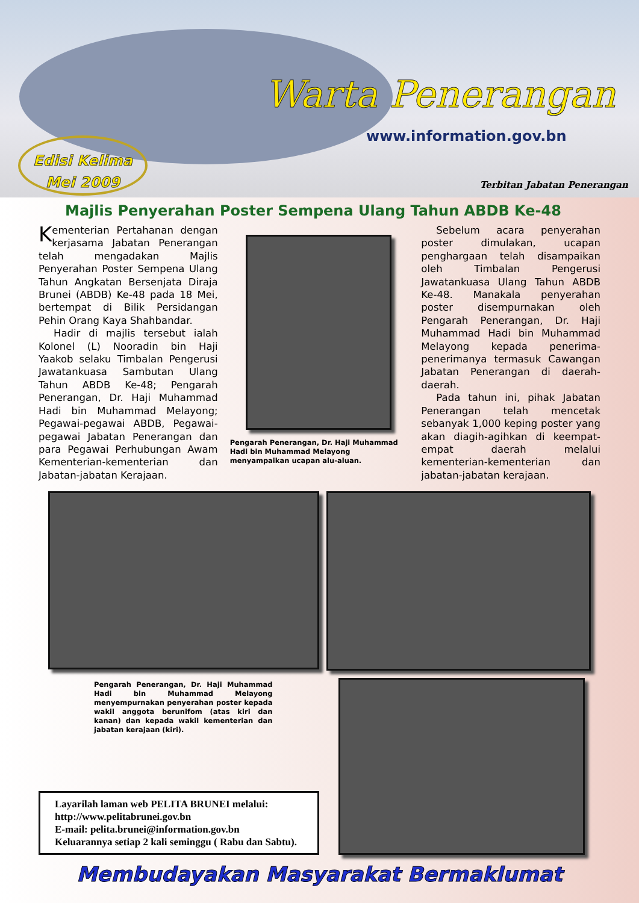Warta Penerangan
www.information.gov.bn
Edisi Kelima
Mei 2009
Terbitan Jabatan Penerangan
Majlis Penyerahan Poster Sempena Ulang Tahun ABDB Ke-48
Kementerian Pertahanan dengan kerjasama Jabatan Penerangan telah mengadakan Majlis Penyerahan Poster Sempena Ulang Tahun Angkatan Bersenjata Diraja Brunei (ABDB) Ke-48 pada 18 Mei, bertempat di Bilik Persidangan Pehin Orang Kaya Shahbandar.
Hadir di majlis tersebut ialah Kolonel (L) Nooradin bin Haji Yaakob selaku Timbalan Pengerusi Jawatankuasa Sambutan Ulang Tahun ABDB Ke-48; Pengarah Penerangan, Dr. Haji Muhammad Hadi bin Muhammad Melayong; Pegawai-pegawai ABDB, Pegawai-pegawai Jabatan Penerangan dan para Pegawai Perhubungan Awam Kementerian-kementerian dan Jabatan-jabatan Kerajaan.
Pengarah Penerangan, Dr. Haji Muhammad Hadi bin Muhammad Melayong menyampaikan ucapan alu-aluan.
Sebelum acara penyerahan poster dimulakan, ucapan penghargaan telah disampaikan oleh Timbalan Pengerusi Jawatankuasa Ulang Tahun ABDB Ke-48. Manakala penyerahan poster disempurnakan oleh Pengarah Penerangan, Dr. Haji Muhammad Hadi bin Muhammad Melayong kepada penerima-penerimanya termasuk Cawangan Jabatan Penerangan di daerah-daerah.
Pada tahun ini, pihak Jabatan Penerangan telah mencetak sebanyak 1,000 keping poster yang akan diagih-agihkan di keempat-empat daerah melalui kementerian-kementerian dan jabatan-jabatan kerajaan.
Pengarah Penerangan, Dr. Haji Muhammad Hadi bin Muhammad Melayong menyempurnakan penyerahan poster kepada wakil anggota berunifom (atas kiri dan kanan) dan kepada wakil kementerian dan jabatan kerajaan (kiri).
Layarilah laman web PELITA BRUNEI melalui:
http://www.pelitabrunei.gov.bn
E-mail: pelita.brunei@information.gov.bn
Keluarannya setiap 2 kali seminggu ( Rabu dan Sabtu).
Membudayakan Masyarakat Bermaklumat